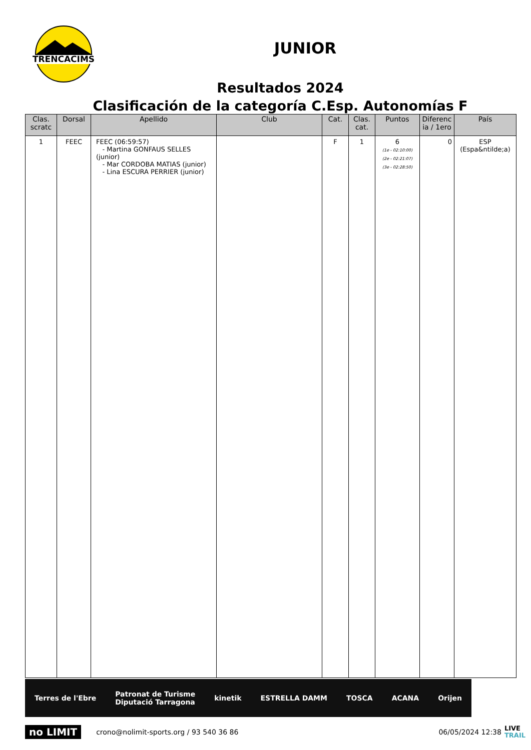TRENCACIMS
JUNIOR
Resultados 2024
Clasificación de la categoría C.Esp. Autonomías F
| Clas. scratc | Dorsal | Apellido | Club | Cat. | Clas. cat. | Puntos | Diferenc ia / 1ero | País |
| --- | --- | --- | --- | --- | --- | --- | --- | --- |
| 1 | FEEC | FEEC (06:59:57) - Martina GONFAUS SELLES (junior) - Mar CORDOBA MATIAS (junior) - Lina ESCURA PERRIER (junior) | | F | 1 | 6 (1e - 02:10:00) (2e - 02:21:07) (3e - 02:28:50) | 0 | ESP (Espa&ntilde;a) |
Terres de l'Ebre Patronat de Turisme
Diputació Tarragona kinetik ESTRELLA DAMM TOSCA ACANA Orijen
no LIMIT crono@nolimit-sports.org / 93 540 36 86 06/05/2024 12:38 LIVE
TRAIL